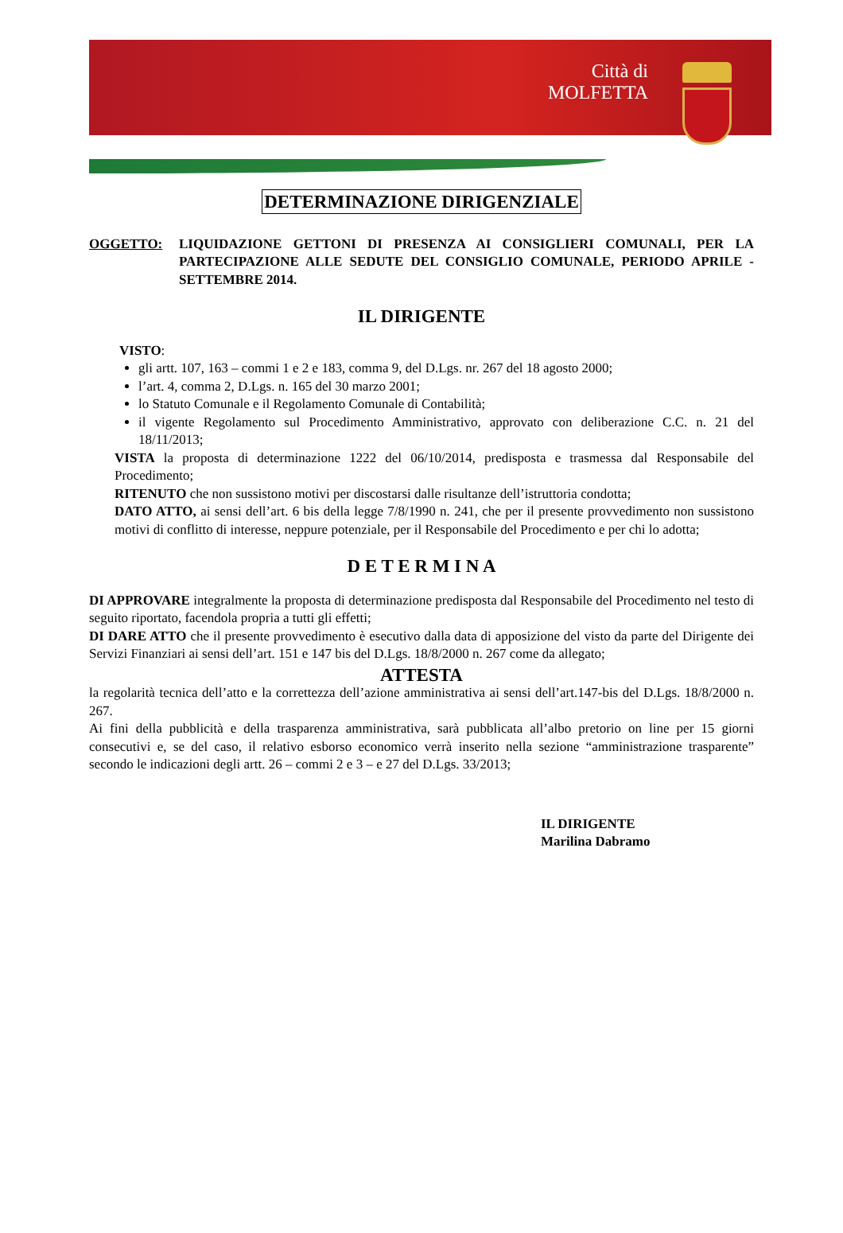Città di
MOLFETTA
DETERMINAZIONE DIRIGENZIALE
OGGETTO: LIQUIDAZIONE GETTONI DI PRESENZA AI CONSIGLIERI COMUNALI, PER LA PARTECIPAZIONE ALLE SEDUTE DEL CONSIGLIO COMUNALE, PERIODO APRILE - SETTEMBRE 2014.
IL DIRIGENTE
VISTO:
gli artt. 107, 163 – commi 1 e 2 e 183, comma 9, del D.Lgs. nr. 267 del 18 agosto 2000;
l’art. 4, comma 2, D.Lgs. n. 165 del 30 marzo 2001;
lo Statuto Comunale e il Regolamento Comunale di Contabilità;
il vigente Regolamento sul Procedimento Amministrativo, approvato con deliberazione C.C. n. 21 del 18/11/2013;
VISTA la proposta di determinazione 1222 del 06/10/2014, predisposta e trasmessa dal Responsabile del Procedimento;
RITENUTO che non sussistono motivi per discostarsi dalle risultanze dell’istruttoria condotta;
DATO ATTO, ai sensi dell’art. 6 bis della legge 7/8/1990 n. 241, che per il presente provvedimento non sussistono motivi di conflitto di interesse, neppure potenziale, per il Responsabile del Procedimento e per chi lo adotta;
D E T E R M I N A
DI APPROVARE integralmente la proposta di determinazione predisposta dal Responsabile del Procedimento nel testo di seguito riportato, facendola propria a tutti gli effetti;
DI DARE ATTO che il presente provvedimento è esecutivo dalla data di apposizione del visto da parte del Dirigente dei Servizi Finanziari ai sensi dell’art. 151 e 147 bis del D.Lgs. 18/8/2000 n. 267 come da allegato;
ATTESTA
la regolarità tecnica dell’atto e la correttezza dell’azione amministrativa ai sensi dell’art.147-bis del D.Lgs. 18/8/2000 n. 267.
Ai fini della pubblicità e della trasparenza amministrativa, sarà pubblicata all’albo pretorio on line per 15 giorni consecutivi e, se del caso, il relativo esborso economico verrà inserito nella sezione “amministrazione trasparente” secondo le indicazioni degli artt. 26 – commi 2 e 3 – e 27 del D.Lgs. 33/2013;
IL DIRIGENTE
Marilina Dabramo